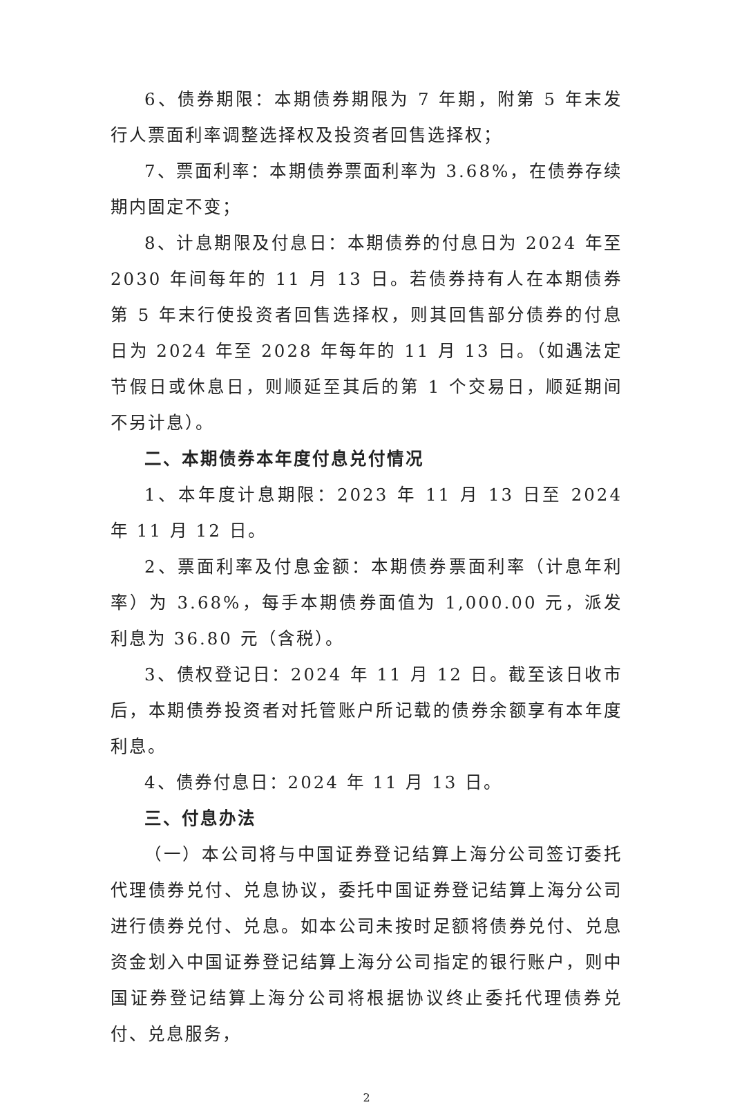6、债券期限：本期债券期限为 7 年期，附第 5 年末发行人票面利率调整选择权及投资者回售选择权；
7、票面利率：本期债券票面利率为 3.68%，在债券存续期内固定不变；
8、计息期限及付息日：本期债券的付息日为 2024 年至 2030 年间每年的 11 月 13 日。若债券持有人在本期债券第 5 年末行使投资者回售选择权，则其回售部分债券的付息日为 2024 年至 2028 年每年的 11 月 13 日。（如遇法定节假日或休息日，则顺延至其后的第 1 个交易日，顺延期间不另计息）。
二、本期债券本年度付息兑付情况
1、本年度计息期限：2023 年 11 月 13 日至 2024 年 11 月 12 日。
2、票面利率及付息金额：本期债券票面利率（计息年利率）为 3.68%，每手本期债券面值为 1,000.00 元，派发利息为 36.80 元（含税）。
3、债权登记日：2024 年 11 月 12 日。截至该日收市后，本期债券投资者对托管账户所记载的债券余额享有本年度利息。
4、债券付息日：2024 年 11 月 13 日。
三、付息办法
（一）本公司将与中国证券登记结算上海分公司签订委托代理债券兑付、兑息协议，委托中国证券登记结算上海分公司进行债券兑付、兑息。如本公司未按时足额将债券兑付、兑息资金划入中国证券登记结算上海分公司指定的银行账户，则中国证券登记结算上海分公司将根据协议终止委托代理债券兑付、兑息服务，
2